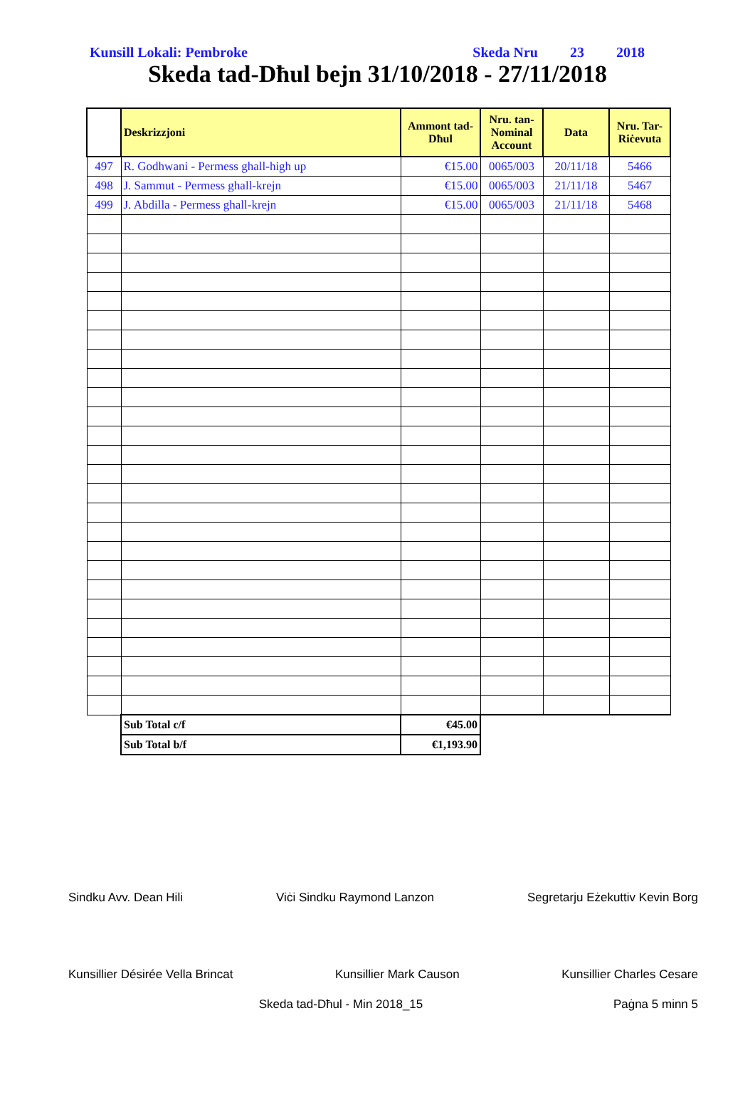Kunsill Lokali: Pembroke Skeda Nru 23 2018
Skeda tad-Dħul bejn 31/10/2018 - 27/11/2018
| | Deskrizzjoni | Ammont tad-Dħul | Nru. tan-Nominal Account | Data | Nru. Tar-Riċevuta |
| --- | --- | --- | --- | --- | --- |
| 497 | R. Godhwani - Permess ghall-high up | €15.00 | 0065/003 | 20/11/18 | 5466 |
| 498 | J. Sammut - Permess ghall-krejn | €15.00 | 0065/003 | 21/11/18 | 5467 |
| 499 | J. Abdilla - Permess ghall-krejn | €15.00 | 0065/003 | 21/11/18 | 5468 |
| | Sub Total c/f | €45.00 | | | |
| | Sub Total b/f | €1,193.90 | | | |
Sindku Avv. Dean Hili Viċi Sindku Raymond Lanzon Segretarju Eżekuttiv Kevin Borg
Kunsillier Désirée Vella Brincat Kunsillier Mark Causon Kunsillier Charles Cesare
Skeda tad-Dħul - Min 2018_15 Paġna 5 minn 5